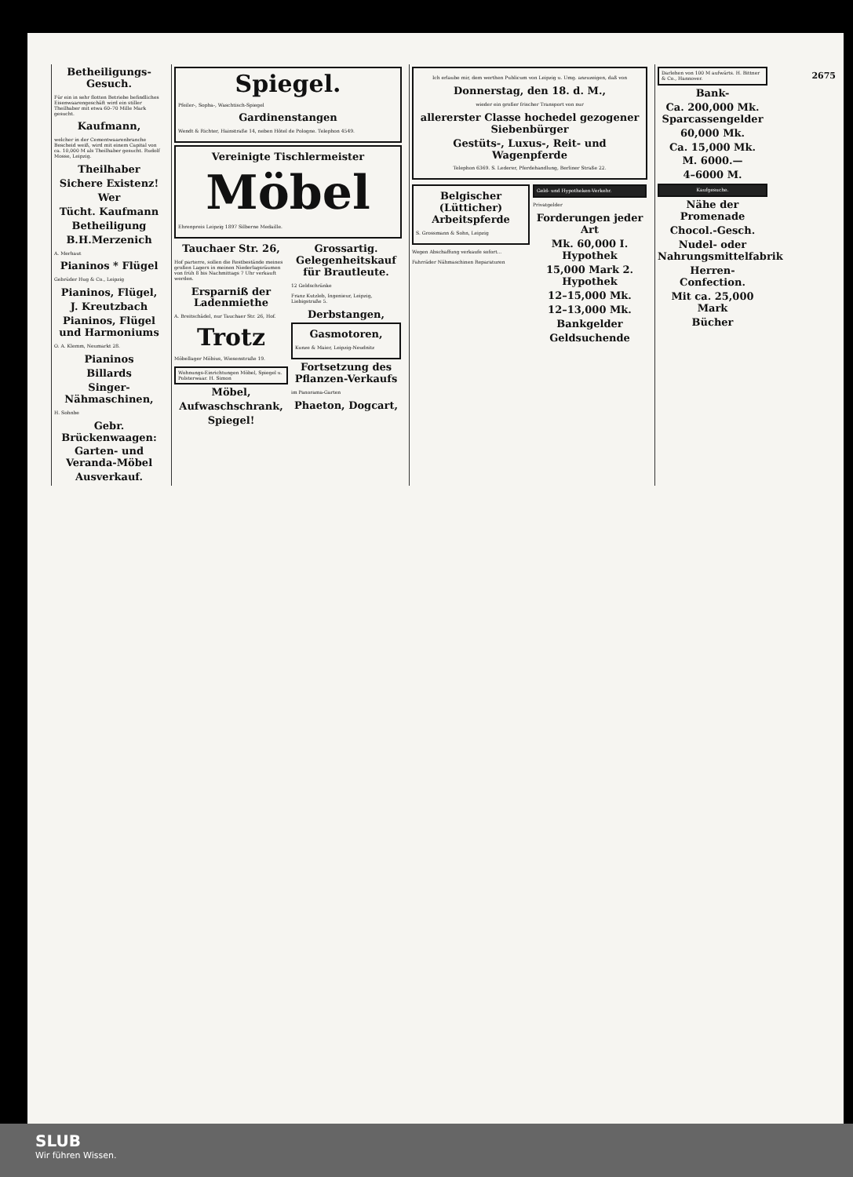2675
Betheiligungs-Gesuch.
Für ein in sehr flotten Betriebe befindliches Eisenwaarengeschäft wird ein stiller Theilhaber mit etwa 60–70 Mille Mark gesucht.
Kaufmann,
welcher in der Cementwaarenbranche Bescheid weiß, wird mit einem Capital von ca. 10,000 M als Theilhaber gesucht. Rudolf Mosse, Leipzig.
Theilhaber
Sichere Existenz!
Wer
Tücht. Kaufmann
Betheiligung
B.H.Merzenich
A. Merhaut
Pianinos * Flügel
Gebrüder Hug & Co., Leipzig
Pianinos, Flügel,
J. Kreutzbach
Pianinos, Flügel und Harmoniums
O. A. Klemm, Neumarkt 28.
Pianinos
Billards
Singer-Nähmaschinen,
H. Sohnbe
Gebr. Brückenwaagen:
Garten- und Veranda-Möbel
Ausverkauf.
Spiegel.
Pfeiler-, Sopha-, Waschtisch-Spiegel
Gardinenstangen
Wendt & Richter, Hainstraße 14, neben Hôtel de Pologne. Telephon 4549.
Vereinigte Tischlermeister
Möbel
Ehrenpreis Leipzig 1897 Silberne Medaille.
Tauchaer Str. 26,
Hof parterre, sollen die Restbestände meines großen Lagers in meinen Niederlagsräumen von früh 8 bis Nachmittags 7 Uhr verkauft werden.
Ersparniß der Ladenmiethe
A. Breitschädel, nur Tauchaer Str. 26, Hof.
Trotz
Möbellager Möbius, Wiesenstraße 19.
Wohnungs-Einrichtungen Möbel, Spiegel u. Polsterwaar. H. Simon
Möbel,
Aufwaschschrank,
Spiegel!
Grossartig. Gelegenheitskauf für Brautleute.
12 Geldschränke
Franz Kutzleb, Ingenieur, Leipzig, Liebigstraße 5.
Derbstangen,
Gasmotoren,
Kunze & Maier, Leipzig-Neudnitz
Fortsetzung des Pflanzen-Verkaufs
im Panorama-Garten
Phaeton, Dogcart,
Ich erlaube mir, dem werthen Publicum von Leipzig u. Umg. anzuzeigen, daß von
Donnerstag, den 18. d. M.,
wieder ein großer frischer Transport von nur
allererster Classe hochedel gezogener Siebenbürger
Gestüts-, Luxus-, Reit- und Wagenpferde
Telephon 6369. S. Lederer, Pferdehandlung, Berliner Straße 22.
Belgischer (Lütticher) Arbeitspferde
S. Grossmann & Sohn, Leipzig
Wegen Abschaffung verkaufe sofort...
Fahrräder Nähmaschinen Reparaturen
Geld- und Hypotheken-Verkehr.
Privatgelder
Forderungen jeder Art
Mk. 60,000 I. Hypothek
15,000 Mark 2. Hypothek
12–15,000 Mk.
12–13,000 Mk.
Bankgelder
Geldsuchende
Darlehen von 100 M aufwärts. H. Bittner & Co., Hannover.
Bank-
Ca. 200,000 Mk. Sparcassengelder
60,000 Mk.
Ca. 15,000 Mk.
M. 6000.—
4–6000 M.
Kaufgesuche.
Nähe der Promenade
Chocol.-Gesch.
Nudel- oder Nahrungsmittelfabrik
Herren-Confection.
Mit ca. 25,000 Mark
Bücher
SLUB
Wir führen Wissen.